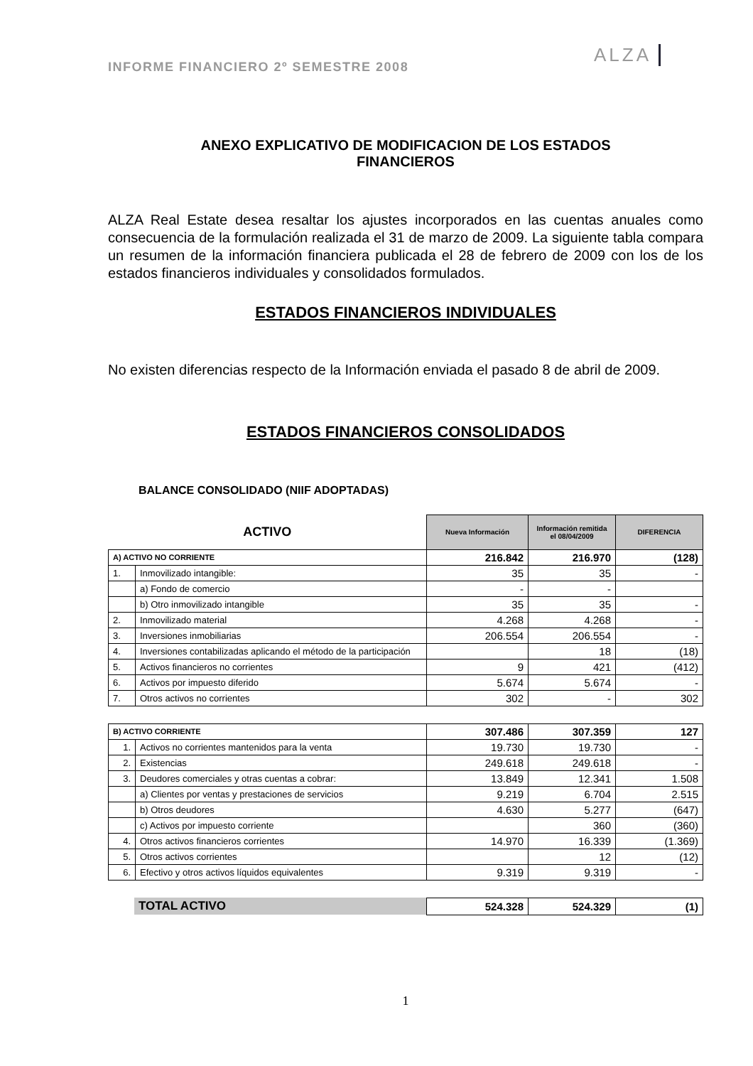INFORME FINANCIERO 2º SEMESTRE 2008
ALZA
ANEXO EXPLICATIVO DE MODIFICACION DE LOS ESTADOS
FINANCIEROS
ALZA Real Estate desea resaltar los ajustes incorporados en las cuentas anuales como consecuencia de la formulación realizada el 31 de marzo de 2009. La siguiente tabla compara un resumen de la información financiera publicada el 28 de febrero de 2009 con los de los estados financieros individuales y consolidados formulados.
ESTADOS FINANCIEROS INDIVIDUALES
No existen diferencias respecto de la Información enviada el pasado 8 de abril de 2009.
ESTADOS FINANCIEROS CONSOLIDADOS
BALANCE CONSOLIDADO (NIIF ADOPTADAS)
| ACTIVO | | Nueva Información | Información remitida el 08/04/2009 | DIFERENCIA |
| A) ACTIVO NO CORRIENTE | | 216.842 | 216.970 | (128) |
| 1. | Inmovilizado intangible: | 35 | 35 | - |
| | a) Fondo de comercio | - | - | |
| | b) Otro inmovilizado intangible | 35 | 35 | - |
| 2. | Inmovilizado material | 4.268 | 4.268 | - |
| 3. | Inversiones inmobiliarias | 206.554 | 206.554 | - |
| 4. | Inversiones contabilizadas aplicando el método de la participación | | 18 | (18) |
| 5. | Activos financieros no corrientes | 9 | 421 | (412) |
| 6. | Activos por impuesto diferido | 5.674 | 5.674 | - |
| 7. | Otros activos no corrientes | 302 | - | 302 |
| B) ACTIVO CORRIENTE | | 307.486 | 307.359 | 127 |
| 1. | Activos no corrientes mantenidos para la venta | 19.730 | 19.730 | - |
| 2. | Existencias | 249.618 | 249.618 | - |
| 3. | Deudores comerciales y otras cuentas a cobrar: | 13.849 | 12.341 | 1.508 |
| | a) Clientes por ventas y prestaciones de servicios | 9.219 | 6.704 | 2.515 |
| | b) Otros deudores | 4.630 | 5.277 | (647) |
| | c) Activos por impuesto corriente | | 360 | (360) |
| 4. | Otros activos financieros corrientes | 14.970 | 16.339 | (1.369) |
| 5. | Otros activos corrientes | | 12 | (12) |
| 6. | Efectivo y otros activos líquidos equivalentes | 9.319 | 9.319 | - |
| | TOTAL ACTIVO | 524.328 | 524.329 | (1) |
1